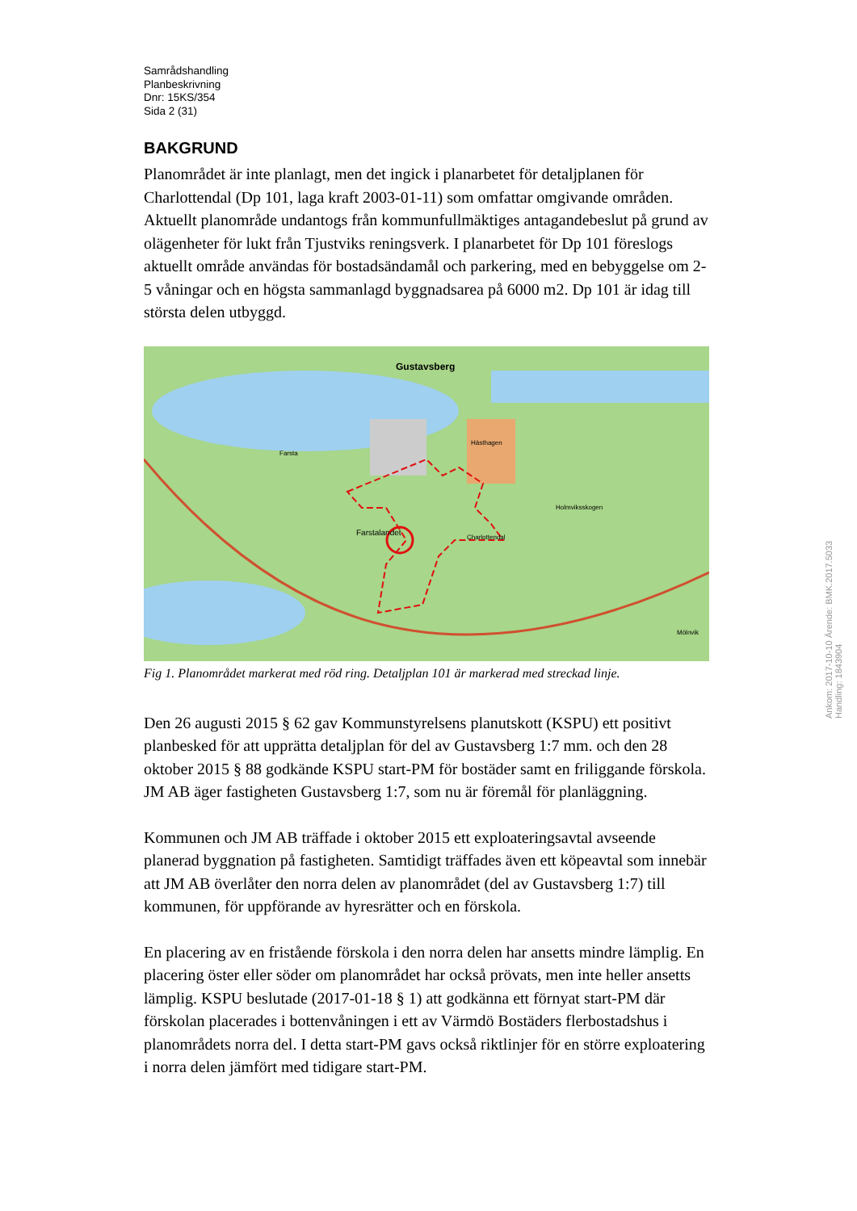Samrådshandling
Planbeskrivning
Dnr: 15KS/354
Sida 2 (31)
BAKGRUND
Planområdet är inte planlagt, men det ingick i planarbetet för detaljplanen för Charlottendal (Dp 101, laga kraft 2003-01-11) som omfattar omgivande områden. Aktuellt planområde undantogs från kommunfullmäktiges antagandebeslut på grund av olägenheter för lukt från Tjustviks reningsverk. I planarbetet för Dp 101 föreslogs aktuellt område användas för bostadsändamål och parkering, med en bebyggelse om 2-5 våningar och en högsta sammanlagd byggnadsarea på 6000 m2. Dp 101 är idag till största delen utbyggd.
Gustavsberg
Farsta
Hästhagen
Holmviksskogen
Charlottendal Farstalandet
Mölnvik
Fig 1. Planområdet markerat med röd ring. Detaljplan 101 är markerad med streckad linje.
Den 26 augusti 2015 § 62 gav Kommunstyrelsens planutskott (KSPU) ett positivt planbesked för att upprätta detaljplan för del av Gustavsberg 1:7 mm. och den 28 oktober 2015 § 88 godkände KSPU start-PM för bostäder samt en friliggande förskola. JM AB äger fastigheten Gustavsberg 1:7, som nu är föremål för planläggning.
Kommunen och JM AB träffade i oktober 2015 ett exploateringsavtal avseende planerad byggnation på fastigheten. Samtidigt träffades även ett köpeavtal som innebär att JM AB överlåter den norra delen av planområdet (del av Gustavsberg 1:7) till kommunen, för uppförande av hyresrätter och en förskola.
En placering av en fristående förskola i den norra delen har ansetts mindre lämplig. En placering öster eller söder om planområdet har också prövats, men inte heller ansetts lämplig. KSPU beslutade (2017-01-18 § 1) att godkänna ett förnyat start-PM där förskolan placerades i bottenvåningen i ett av Värmdö Bostäders flerbostadshus i planområdets norra del. I detta start-PM gavs också riktlinjer för en större exploatering i norra delen jämfört med tidigare start-PM.
Ankom: 2017-10-10 Ärende: BMK.2017.5033 Handling: 1843904